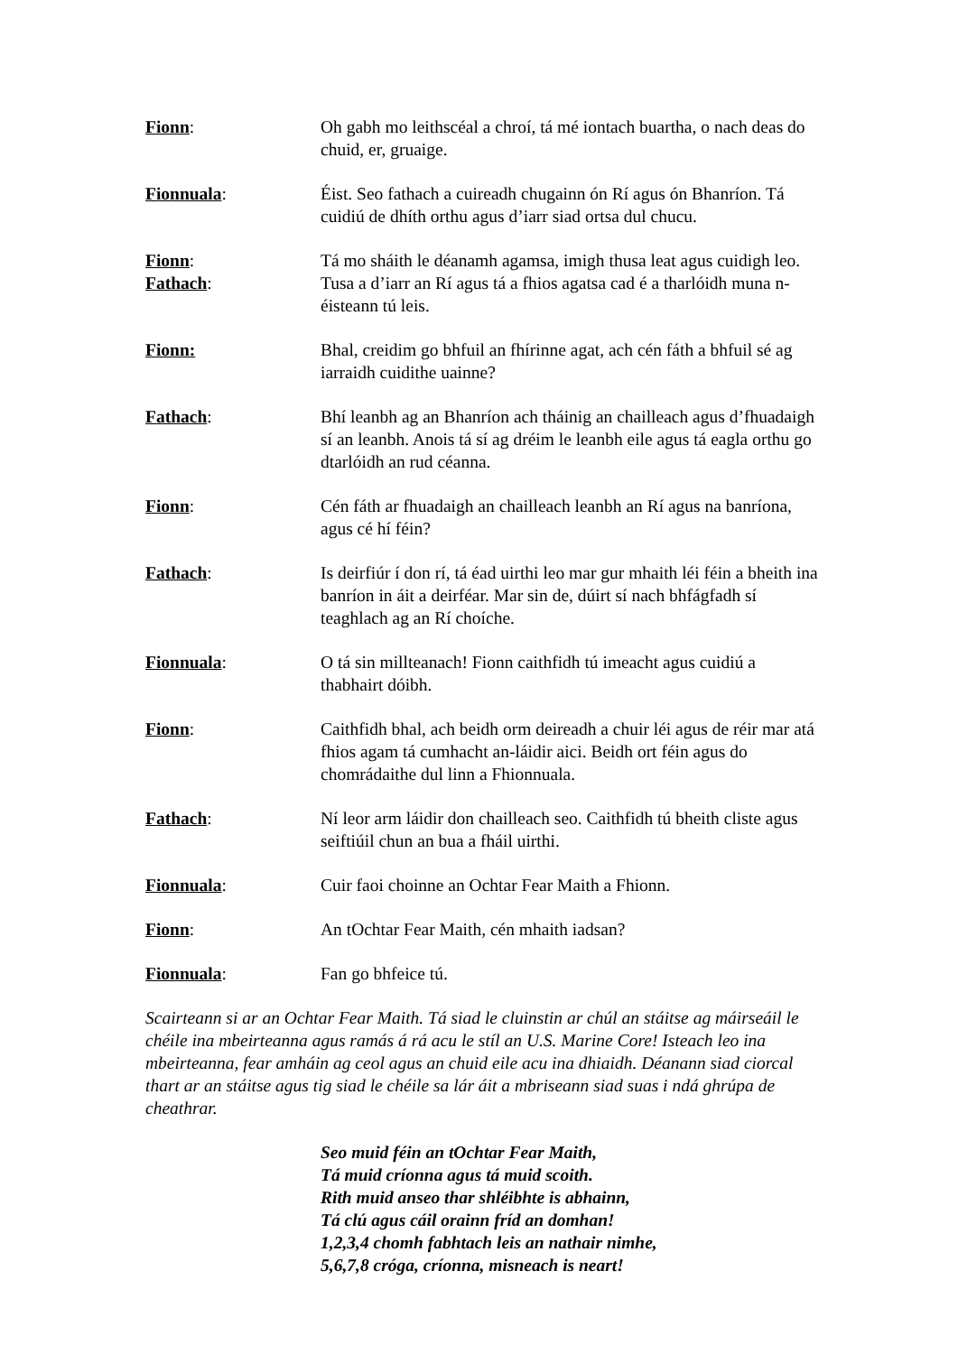Fionn: Oh gabh mo leithscéal a chroí, tá mé iontach buartha, o nach deas do chuid, er, gruaige.
Fionnuala: Éist. Seo fathach a cuireadh chugainn ón Rí agus ón Bhanríon. Tá cuidiú de dhíth orthu agus d’iarr siad ortsa dul chucu.
Fionn: Tá mo sháith le déanamh agamsa, imigh thusa leat agus cuidigh leo.
Fathach: Tusa a d’iarr an Rí agus tá a fhios agatsa cad é a tharlóidh muna n-éisteann tú leis.
Fionn: Bhal, creidim go bhfuil an fhírinne agat, ach cén fáth a bhfuil sé ag iarraidh cuidithe uainne?
Fathach: Bhí leanbh ag an Bhanríon ach tháinig an chailleach agus d’fhuadaigh sí an leanbh. Anois tá sí ag dréim le leanbh eile agus tá eagla orthu go dtarlóidh an rud céanna.
Fionn: Cén fáth ar fhuadaigh an chailleach leanbh an Rí agus na banríona, agus cé hí féin?
Fathach: Is deirfiúr í don rí, tá éad uirthi leo mar gur mhaith léi féin a bheith ina banríon in áit a deirféar. Mar sin de, dúirt sí nach bhfágfadh sí teaghlach ag an Rí choíche.
Fionnuala: O tá sin millteanach! Fionn caithfidh tú imeacht agus cuidiú a thabhairt dóibh.
Fionn: Caithfidh bhal, ach beidh orm deireadh a chuir léi agus de réir mar atá fhios agam tá cumhacht an-láidir aici. Beidh ort féin agus do chomrádaithe dul linn a Fhionnuala.
Fathach: Ní leor arm láidir don chailleach seo. Caithfidh tú bheith cliste agus seiftiúil chun an bua a fháil uirthi.
Fionnuala: Cuir faoi choinne an Ochtar Fear Maith a Fhionn.
Fionn: An tOchtar Fear Maith, cén mhaith iadsan?
Fionnuala: Fan go bhfeice tú.
Scairteann si ar an Ochtar Fear Maith. Tá siad le cluinstin ar chúl an stáitse ag máirseáil le chéile ina mbeirteanna agus ramás á rá acu le stíl an U.S. Marine Core! Isteach leo ina mbeirteanna, fear amháin ag ceol agus an chuid eile acu ina dhiaidh. Déanann siad ciorcal thart ar an stáitse agus tig siad le chéile sa lár áit a mbriseann siad suas i ndá ghrúpa de cheathrar.
Seo muid féin an tOchtar Fear Maith,
Tá muid críonna agus tá muid scoith.
Rith muid anseo thar shléibhte is abhainn,
Tá clú agus cáil orainn fríd an domhan!
1,2,3,4 chomh fabhtach leis an nathair nimhe,
5,6,7,8 cróga, críonna, misneach is neart!